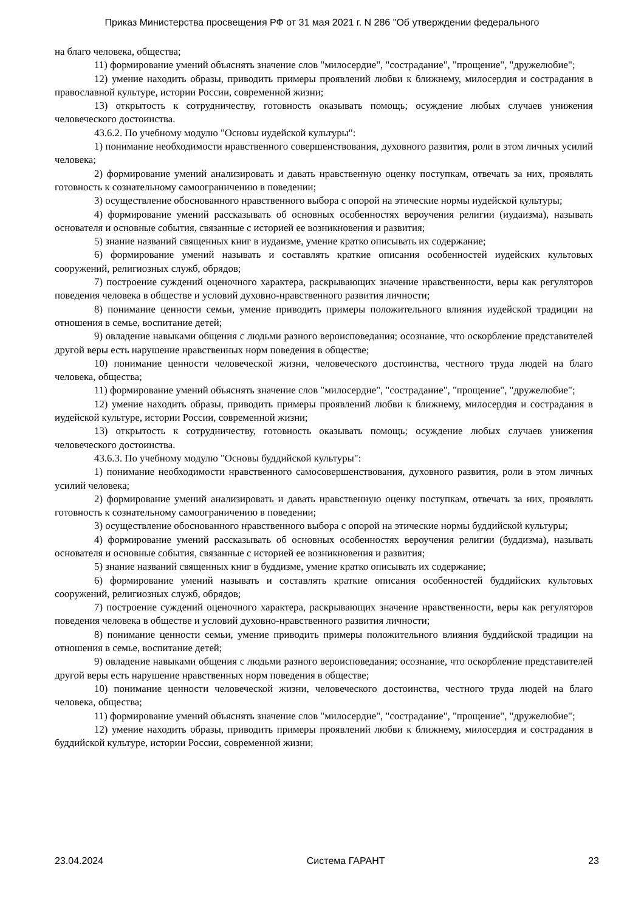Приказ Министерства просвещения РФ от 31 мая 2021 г. N 286 "Об утверждении федерального
на благо человека, общества;
11) формирование умений объяснять значение слов "милосердие", "сострадание", "прощение", "дружелюбие";
12) умение находить образы, приводить примеры проявлений любви к ближнему, милосердия и сострадания в православной культуре, истории России, современной жизни;
13) открытость к сотрудничеству, готовность оказывать помощь; осуждение любых случаев унижения человеческого достоинства.
43.6.2. По учебному модулю "Основы иудейской культуры":
1) понимание необходимости нравственного совершенствования, духовного развития, роли в этом личных усилий человека;
2) формирование умений анализировать и давать нравственную оценку поступкам, отвечать за них, проявлять готовность к сознательному самоограничению в поведении;
3) осуществление обоснованного нравственного выбора с опорой на этические нормы иудейской культуры;
4) формирование умений рассказывать об основных особенностях вероучения религии (иудаизма), называть основателя и основные события, связанные с историей ее возникновения и развития;
5) знание названий священных книг в иудаизме, умение кратко описывать их содержание;
6) формирование умений называть и составлять краткие описания особенностей иудейских культовых сооружений, религиозных служб, обрядов;
7) построение суждений оценочного характера, раскрывающих значение нравственности, веры как регуляторов поведения человека в обществе и условий духовно-нравственного развития личности;
8) понимание ценности семьи, умение приводить примеры положительного влияния иудейской традиции на отношения в семье, воспитание детей;
9) овладение навыками общения с людьми разного вероисповедания; осознание, что оскорбление представителей другой веры есть нарушение нравственных норм поведения в обществе;
10) понимание ценности человеческой жизни, человеческого достоинства, честного труда людей на благо человека, общества;
11) формирование умений объяснять значение слов "милосердие", "сострадание", "прощение", "дружелюбие";
12) умение находить образы, приводить примеры проявлений любви к ближнему, милосердия и сострадания в иудейской культуре, истории России, современной жизни;
13) открытость к сотрудничеству, готовность оказывать помощь; осуждение любых случаев унижения человеческого достоинства.
43.6.3. По учебному модулю "Основы буддийской культуры":
1) понимание необходимости нравственного самосовершенствования, духовного развития, роли в этом личных усилий человека;
2) формирование умений анализировать и давать нравственную оценку поступкам, отвечать за них, проявлять готовность к сознательному самоограничению в поведении;
3) осуществление обоснованного нравственного выбора с опорой на этические нормы буддийской культуры;
4) формирование умений рассказывать об основных особенностях вероучения религии (буддизма), называть основателя и основные события, связанные с историей ее возникновения и развития;
5) знание названий священных книг в буддизме, умение кратко описывать их содержание;
6) формирование умений называть и составлять краткие описания особенностей буддийских культовых сооружений, религиозных служб, обрядов;
7) построение суждений оценочного характера, раскрывающих значение нравственности, веры как регуляторов поведения человека в обществе и условий духовно-нравственного развития личности;
8) понимание ценности семьи, умение приводить примеры положительного влияния буддийской традиции на отношения в семье, воспитание детей;
9) овладение навыками общения с людьми разного вероисповедания; осознание, что оскорбление представителей другой веры есть нарушение нравственных норм поведения в обществе;
10) понимание ценности человеческой жизни, человеческого достоинства, честного труда людей на благо человека, общества;
11) формирование умений объяснять значение слов "милосердие", "сострадание", "прощение", "дружелюбие";
12) умение находить образы, приводить примеры проявлений любви к ближнему, милосердия и сострадания в буддийской культуре, истории России, современной жизни;
23.04.2024 Система ГАРАНТ 23